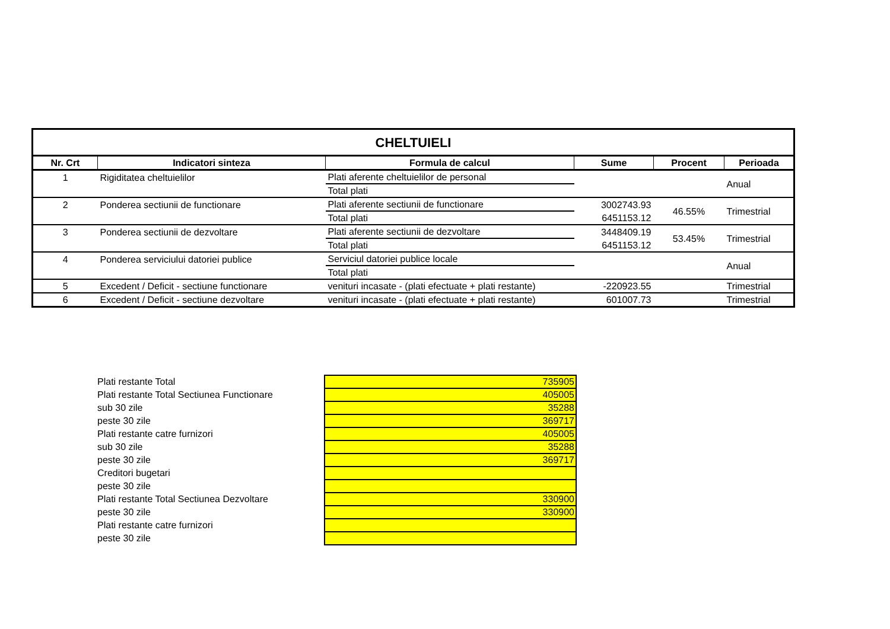| CHELTUIELI | | | | | |
| Nr. Crt | Indicatori sinteza | Formula de calcul | Sume | Procent | Perioada |
| 1 | Rigiditatea cheltuielilor | Plati aferente cheltuielilor de personal | | | Anual |
| | | Total plati | | | |
| 2 | Ponderea sectiunii de functionare | Plati aferente sectiunii de functionare | 3002743.93 | 46.55% | Trimestrial |
| | | Total plati | 6451153.12 | | |
| 3 | Ponderea sectiunii de dezvoltare | Plati aferente sectiunii de dezvoltare | 3448409.19 | 53.45% | Trimestrial |
| | | Total plati | 6451153.12 | | |
| 4 | Ponderea serviciului datoriei publice | Serviciul datoriei publice locale | | | Anual |
| | | Total plati | | | |
| 5 | Excedent / Deficit - sectiune functionare | venituri incasate - (plati efectuate + plati restante) | -220923.55 | | Trimestrial |
| 6 | Excedent / Deficit - sectiune dezvoltare | venituri incasate - (plati efectuate + plati restante) | 601007.73 | | Trimestrial |
| Plati restante Total | 735905 |
| Plati restante Total Sectiunea Functionare | 405005 |
| sub 30 zile | 35288 |
| peste 30 zile | 369717 |
| Plati restante catre furnizori | 405005 |
| sub 30 zile | 35288 |
| peste 30 zile | 369717 |
| Creditori bugetari | |
| peste 30 zile | |
| Plati restante Total Sectiunea Dezvoltare | 330900 |
| peste 30 zile | 330900 |
| Plati restante catre furnizori | |
| peste 30 zile | |